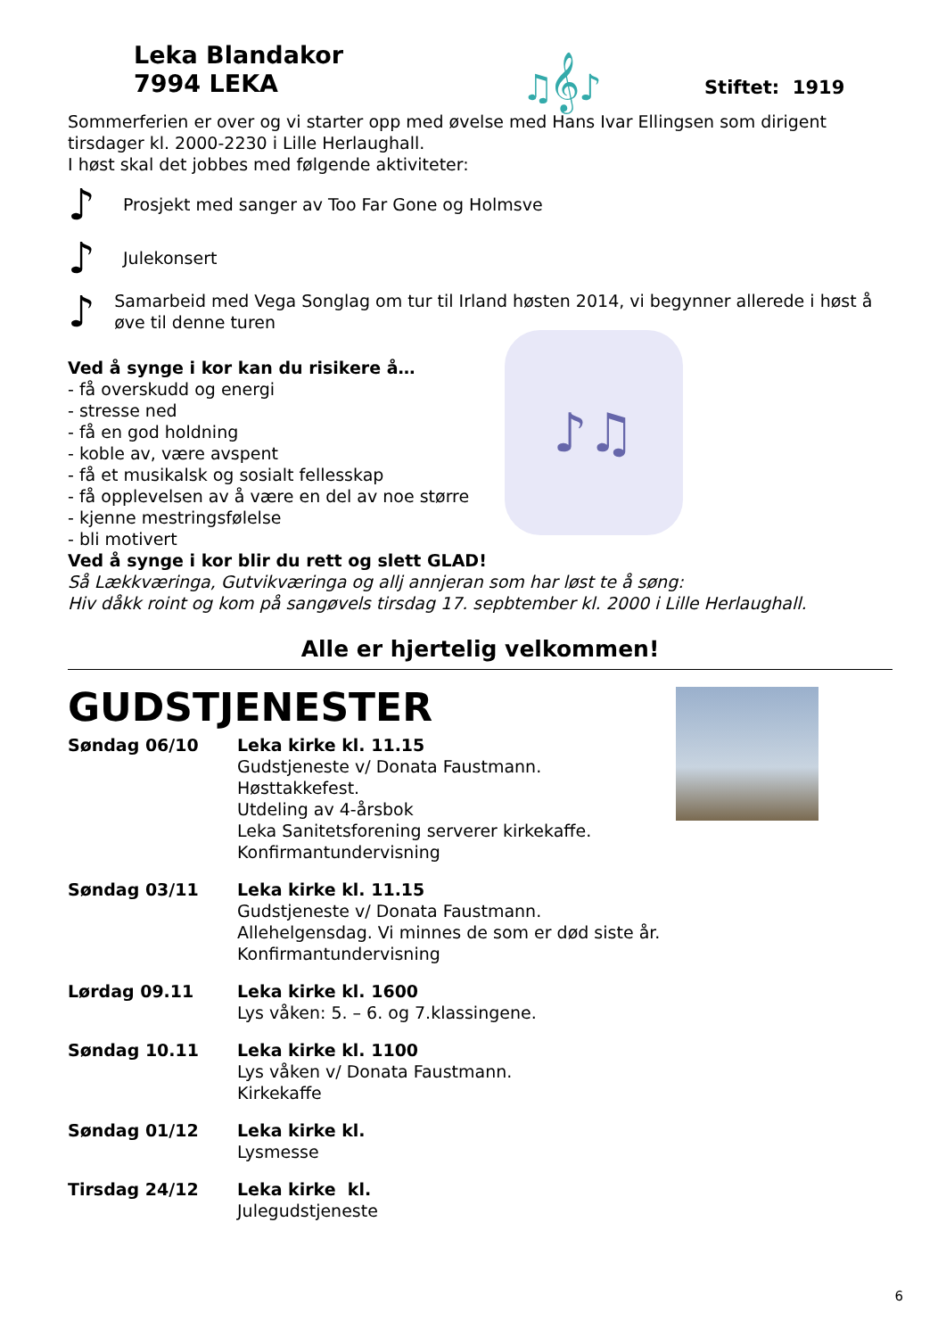Leka Blandakor
7994 LEKA
♫𝄞♪
Stiftet: 1919
Sommerferien er over og vi starter opp med øvelse med Hans Ivar Ellingsen som dirigent tirsdager kl. 2000-2230 i Lille Herlaughall.
I høst skal det jobbes med følgende aktiviteter:
♪ Prosjekt med sanger av Too Far Gone og Holmsve
♪ Julekonsert
♪ Samarbeid med Vega Songlag om tur til Irland høsten 2014, vi begynner allerede i høst å øve til denne turen
Ved å synge i kor kan du risikere å…
- få overskudd og energi
- stresse ned
- få en god holdning
- koble av, være avspent
- få et musikalsk og sosialt fellesskap
- få opplevelsen av å være en del av noe større
- kjenne mestringsfølelse
- bli motivert
♪♫
Ved å synge i kor blir du rett og slett GLAD!
Så Lækkværinga, Gutvikværinga og allj annjeran som har løst te å søng:
Hiv dåkk roint og kom på sangøvels tirsdag 17. sepbtember kl. 2000 i Lille Herlaughall.
Alle er hjertelig velkommen!
GUDSTJENESTER
| Søndag 06/10 | Leka kirke kl. 11.15 Gudstjeneste v/ Donata Faustmann. Høsttakkefest. Utdeling av 4-årsbok Leka Sanitetsforening serverer kirkekaffe. Konfirmantundervisning |
| Søndag 03/11 | Leka kirke kl. 11.15 Gudstjeneste v/ Donata Faustmann. Allehelgensdag. Vi minnes de som er død siste år. Konfirmantundervisning |
| Lørdag 09.11 | Leka kirke kl. 1600 Lys våken: 5. – 6. og 7.klassingene. |
| Søndag 10.11 | Leka kirke kl. 1100 Lys våken v/ Donata Faustmann. Kirkekaffe |
| Søndag 01/12 | Leka kirke kl. Lysmesse |
| Tirsdag 24/12 | Leka kirke kl. Julegudstjeneste |
6